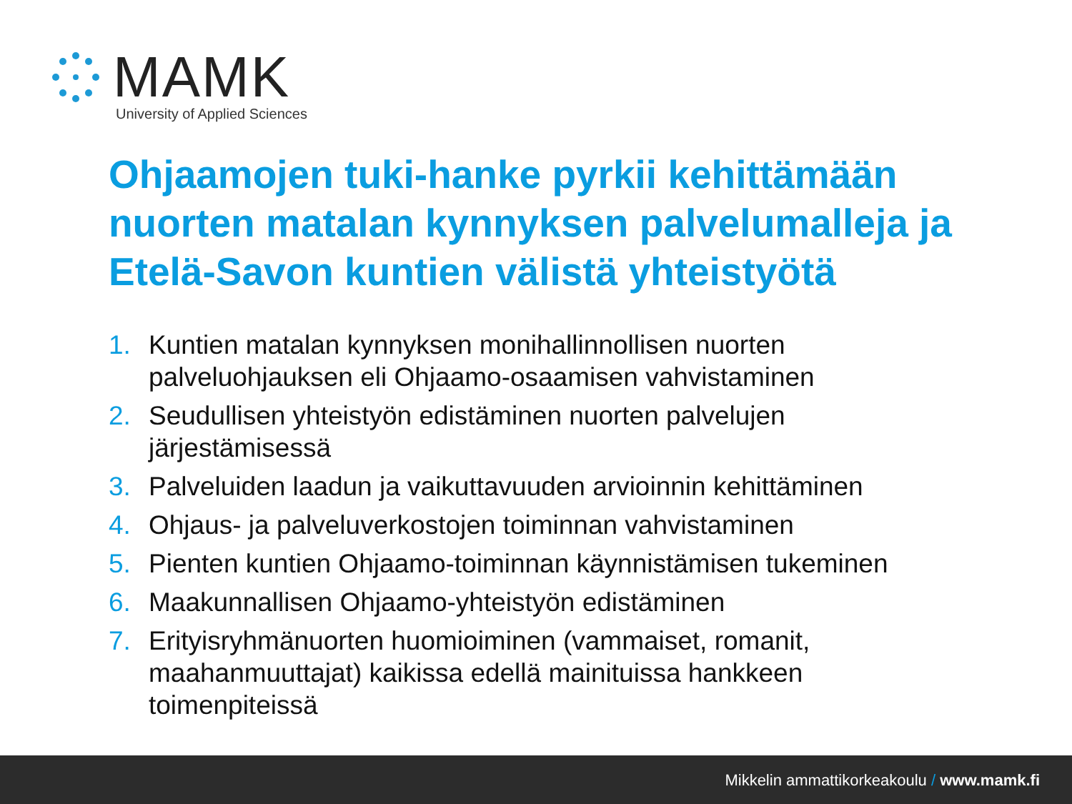MAMK
University of Applied Sciences
Ohjaamojen tuki-hanke pyrkii kehittämään nuorten matalan kynnyksen palvelumalleja ja Etelä-Savon kuntien välistä yhteistyötä
1. Kuntien matalan kynnyksen monihallinnollisen nuorten palveluohjauksen eli Ohjaamo-osaamisen vahvistaminen
2. Seudullisen yhteistyön edistäminen nuorten palvelujen järjestämisessä
3. Palveluiden laadun ja vaikuttavuuden arvioinnin kehittäminen
4. Ohjaus- ja palveluverkostojen toiminnan vahvistaminen
5. Pienten kuntien Ohjaamo-toiminnan käynnistämisen tukeminen
6. Maakunnallisen Ohjaamo-yhteistyön edistäminen
7. Erityisryhmänuorten huomioiminen (vammaiset, romanit, maahanmuuttajat) kaikissa edellä mainituissa hankkeen toimenpiteissä
Mikkelin ammattikorkeakoulu / www.mamk.fi